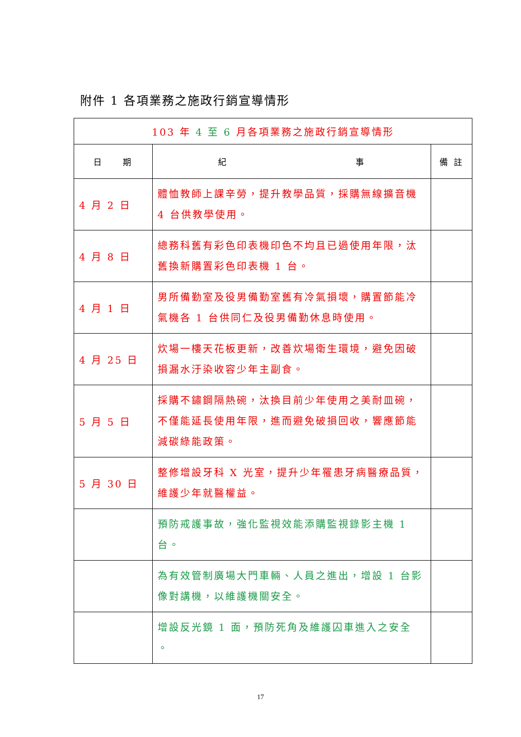附件 1 各項業務之施政行銷宣導情形
| 103 年 4 至 6 月各項業務之施政行銷宣導情形 | | |
| 日 期 | 紀 事 | 備 註 |
| 4 月 2 日 | 體恤教師上課辛勞，提升教學品質，採購無線擴音機 4 台供教學使用。 | |
| 4 月 8 日 | 總務科舊有彩色印表機印色不均且已過使用年限，汰舊換新購置彩色印表機 1 台。 | |
| 4 月 1 日 | 男所備勤室及役男備勤室舊有冷氣損壞，購置節能冷氣機各 1 台供同仁及役男備勤休息時使用。 | |
| 4 月 25 日 | 炊場一樓天花板更新，改善炊場衛生環境，避免因破損漏水汙染收容少年主副食。 | |
| 5 月 5 日 | 採購不鏽鋼隔熱碗，汰換目前少年使用之美耐皿碗，不僅能延長使用年限，進而避免破損回收，響應節能減碳綠能政策。 | |
| 5 月 30 日 | 整修增設牙科 X 光室，提升少年罹患牙病醫療品質，維護少年就醫權益。 | |
| | 預防戒護事故，強化監視效能添購監視錄影主機 1 台。 | |
| | 為有效管制廣場大門車輛、人員之進出，增設 1 台影像對講機，以維護機關安全。 | |
| | 增設反光鏡 1 面，預防死角及維護囚車進入之安全 。 | |
17